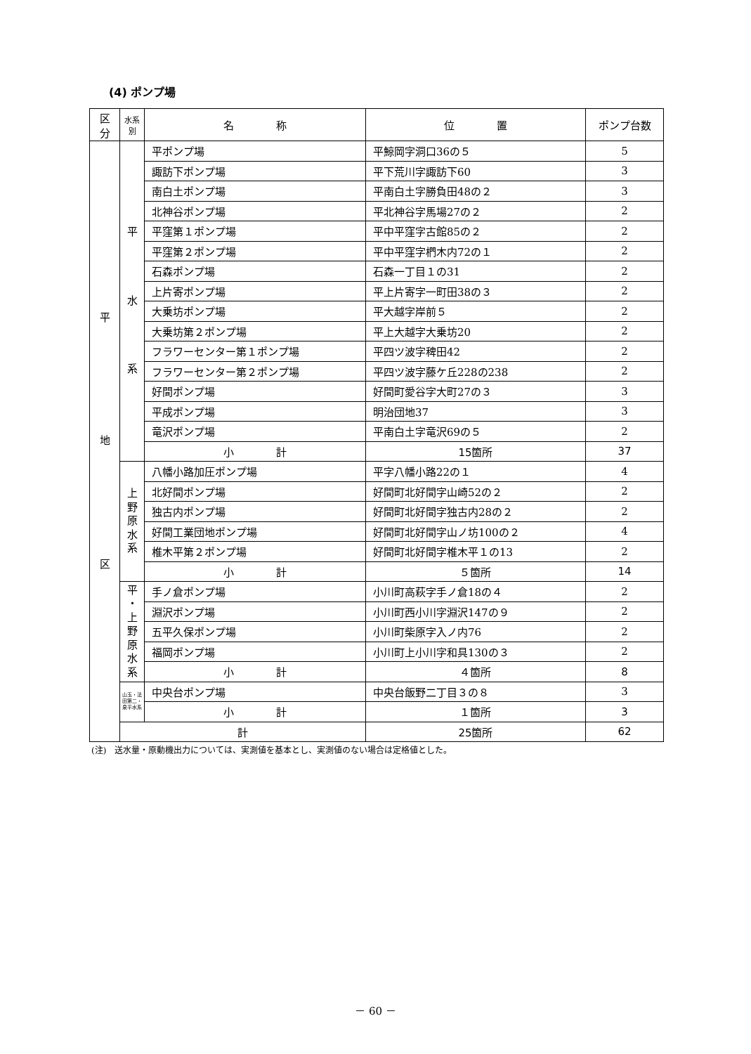(4) ポンプ場
| 区分 | 水系別 | 名 称 | 位 置 | ポンプ台数 |
| --- | --- | --- | --- | --- |
| 平 地 区 | 平 水 系 | 平ポンプ場 | 平鯨岡字洞口36の５ | 5 |
| | | 諏訪下ポンプ場 | 平下荒川字諏訪下60 | 3 |
| | | 南白土ポンプ場 | 平南白土字勝負田48の２ | 3 |
| | | 北神谷ポンプ場 | 平北神谷字馬場27の２ | 2 |
| | | 平窪第１ポンプ場 | 平中平窪字古館85の２ | 2 |
| | | 平窪第２ポンプ場 | 平中平窪字椚木内72の１ | 2 |
| | | 石森ポンプ場 | 石森一丁目１の31 | 2 |
| | | 上片寄ポンプ場 | 平上片寄字一町田38の３ | 2 |
| | | 大乗坊ポンプ場 | 平大越字岸前５ | 2 |
| | | 大乗坊第２ポンプ場 | 平上大越字大乗坊20 | 2 |
| | | フラワーセンター第１ポンプ場 | 平四ツ波字稗田42 | 2 |
| | | フラワーセンター第２ポンプ場 | 平四ツ波字藤ケ丘228の238 | 2 |
| | | 好間ポンプ場 | 好間町愛谷字大町27の３ | 3 |
| | | 平成ポンプ場 | 明治団地37 | 3 |
| | | 竜沢ポンプ場 | 平南白土字竜沢69の５ | 2 |
| | | 小 計 | 15箇所 | 37 |
| | 上 野 原 水 系 | 八幡小路加圧ポンプ場 | 平字八幡小路22の１ | 4 |
| | | 北好間ポンプ場 | 好間町北好間字山崎52の２ | 2 |
| | | 独古内ポンプ場 | 好間町北好間字独古内28の２ | 2 |
| | | 好間工業団地ポンプ場 | 好間町北好間字山ノ坊100の２ | 4 |
| | | 椎木平第２ポンプ場 | 好間町北好間字椎木平１の13 | 2 |
| | | 小 計 | ５箇所 | 14 |
| | 平 ・ 上 野 原 水 系 | 手ノ倉ポンプ場 | 小川町高萩字手ノ倉18の４ | 2 |
| | | 淵沢ポンプ場 | 小川町西小川字淵沢147の９ | 2 |
| | | 五平久保ポンプ場 | 小川町柴原字入ノ内76 | 2 |
| | | 福岡ポンプ場 | 小川町上小川字和具130の３ | 2 |
| | | 小 計 | ４箇所 | 8 |
| | 山玉・法田第二・泉平水系 | 中央台ポンプ場 | 中央台飯野二丁目３の８ | 3 |
| | | 小 計 | １箇所 | 3 |
| | 計 | | 25箇所 | 62 |
(注)　送水量・原動機出力については、実測値を基本とし、実測値のない場合は定格値とした。
－ 60 －